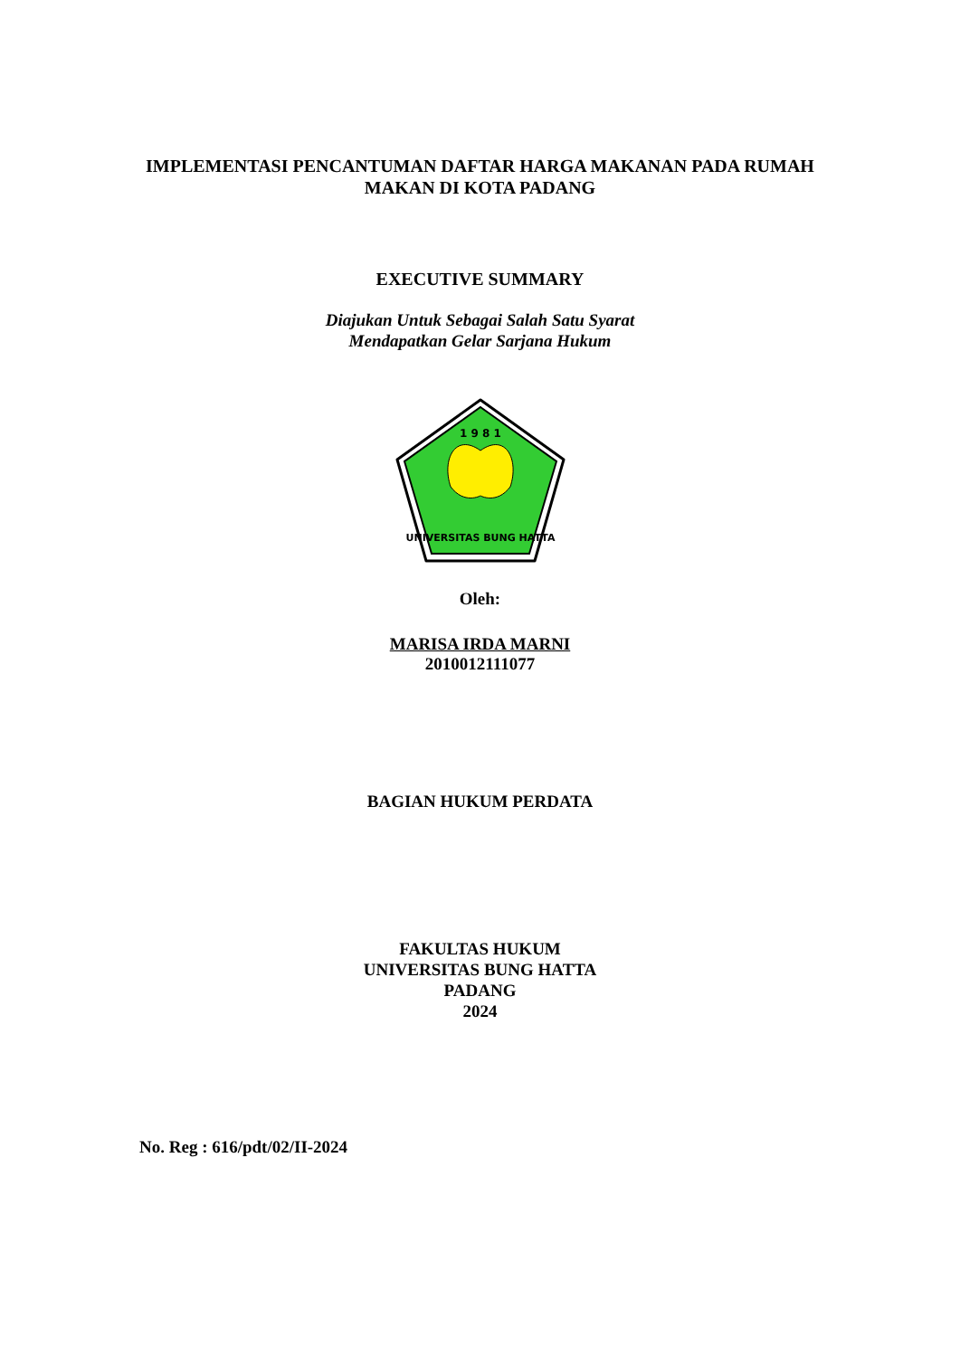IMPLEMENTASI PENCANTUMAN DAFTAR HARGA MAKANAN PADA RUMAH
MAKAN DI KOTA PADANG
EXECUTIVE SUMMARY
Diajukan Untuk Sebagai Salah Satu Syarat
Mendapatkan Gelar Sarjana Hukum
1 9 8 1
UNIVERSITAS BUNG HATTA
Oleh:
MARISA IRDA MARNI
2010012111077
BAGIAN HUKUM PERDATA
FAKULTAS HUKUM
UNIVERSITAS BUNG HATTA
PADANG
2024
No. Reg : 616/pdt/02/II-2024